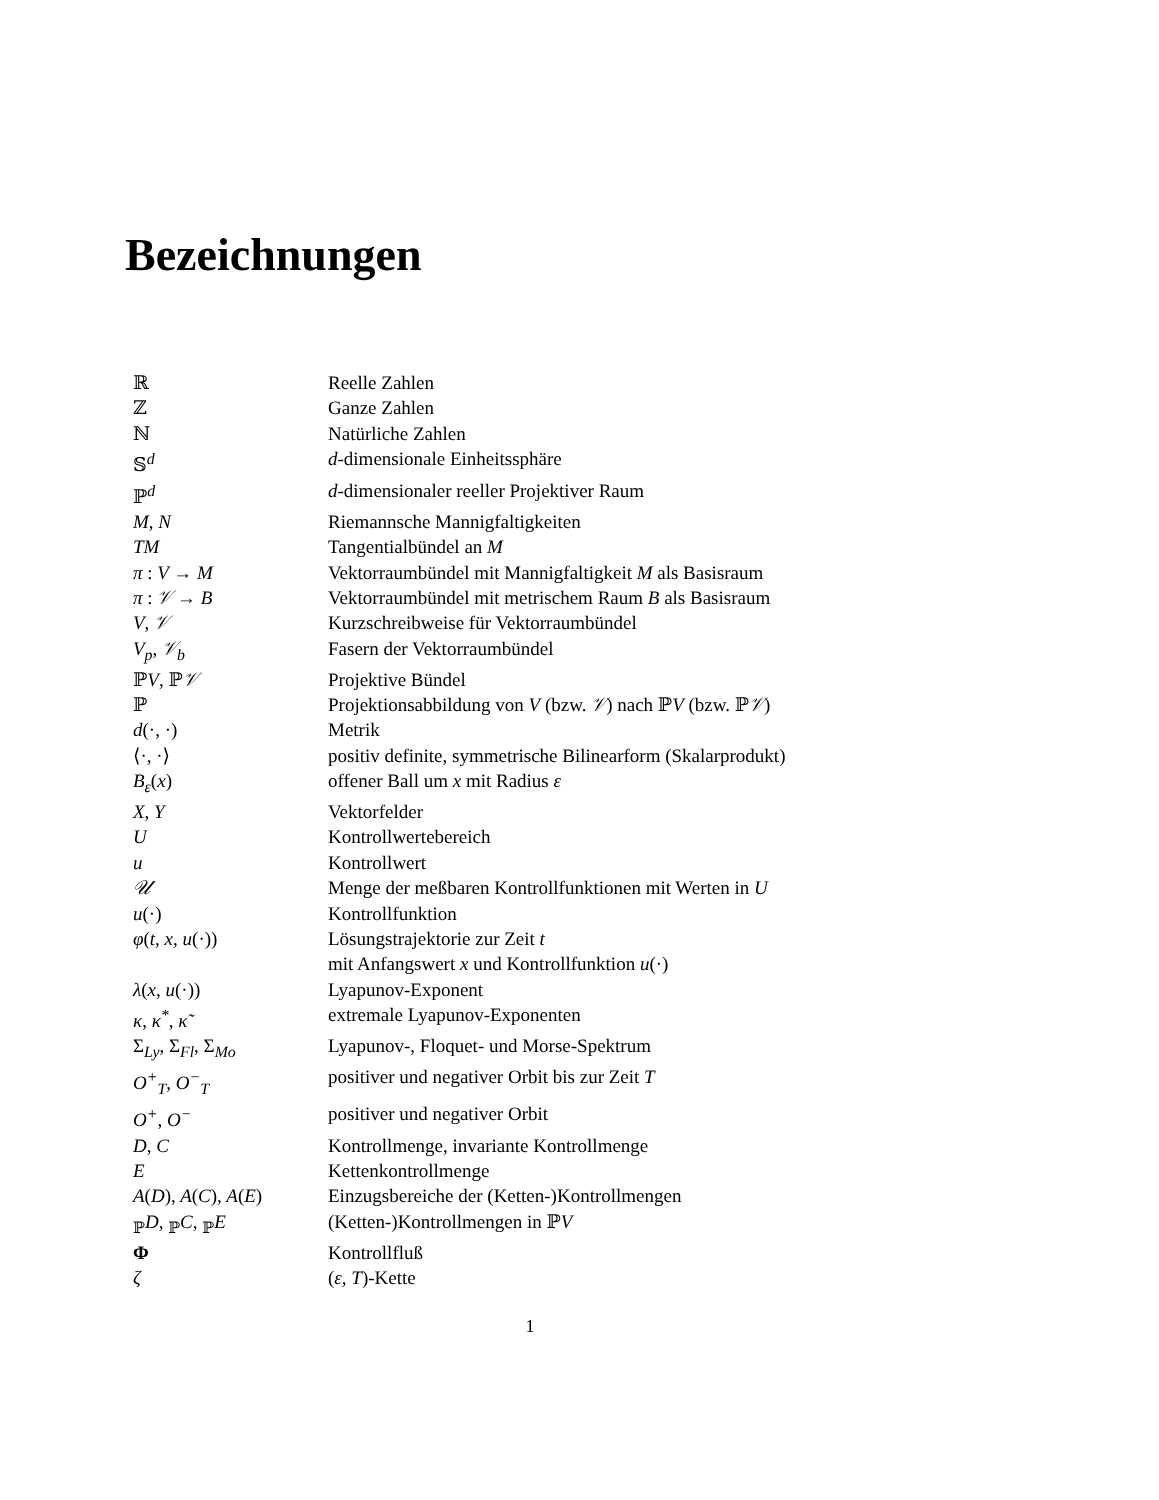Bezeichnungen
| ℝ | Reelle Zahlen |
| ℤ | Ganze Zahlen |
| ℕ | Natürliche Zahlen |
| 𝕊<sup>d</sup> | d -dimensionale Einheitssphäre |
| ℙ<sup>d</sup> | d -dimensionaler reeller Projektiver Raum |
| M , N | Riemannsche Mannigfaltigkeiten |
| TM | Tangentialbündel an M |
| π : V → M | Vektorraumbündel mit Mannigfaltigkeit M als Basisraum |
| π : 𝒱 → B | Vektorraumbündel mit metrischem Raum B als Basisraum |
| V , 𝒱 | Kurzschreibweise für Vektorraumbündel |
| V<sub>p</sub> , 𝒱<sub>b</sub> | Fasern der Vektorraumbündel |
| ℙ V , ℙ 𝒱 | Projektive Bündel |
| ℙ | Projektionsabbildung von V (bzw. 𝒱 ) nach ℙ V (bzw. ℙ 𝒱 ) |
| d (·, ·) | Metrik |
| ⟨·, ·⟩ | positiv definite, symmetrische Bilinearform (Skalarprodukt) |
| B<sub>ε</sub> ( x ) | offener Ball um x mit Radius ε |
| X , Y | Vektorfelder |
| U | Kontrollwertebereich |
| u | Kontrollwert |
| 𝒰 | Menge der meßbaren Kontrollfunktionen mit Werten in U |
| u (·) | Kontrollfunktion |
| φ ( t, x, u (·)) | Lösungstrajektorie zur Zeit t |
| | mit Anfangswert x und Kontrollfunktion u (·) |
| λ ( x, u (·)) | Lyapunov-Exponent |
| κ , κ<sup>*</sup> , κ̃ | extremale Lyapunov-Exponenten |
| Σ<sub>Ly</sub> , Σ<sub>Fl</sub> , Σ<sub>Mo</sub> | Lyapunov-, Floquet- und Morse-Spektrum |
| O<sup>+</sup><sub>T</sub> , O<sup>−</sup><sub>T</sub> | positiver und negativer Orbit bis zur Zeit T |
| O<sup>+</sup> , O<sup>−</sup> | positiver und negativer Orbit |
| D , C | Kontrollmenge, invariante Kontrollmenge |
| E | Kettenkontrollmenge |
| A ( D ), A ( C ), A ( E ) | Einzugsbereiche der (Ketten-)Kontrollmengen |
| <sub>ℙ</sub>D , <sub>ℙ</sub>C , <sub>ℙ</sub>E | (Ketten-)Kontrollmengen in ℙ V |
| Φ | Kontrollfluß |
| ζ | ( ε, T )-Kette |
1